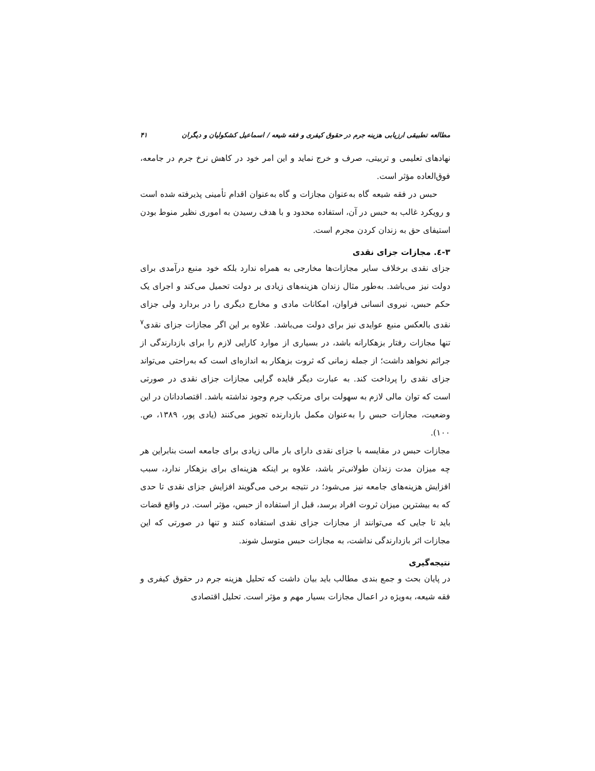مطالعه تطبیقی ارزیابی هزینه جرم در حقوق کیفری و فقه شیعه / اسماعیل کشکولیان و دیگران ۴۱
نهادهای تعلیمی و تربیتی، صرف و خرج نماید و این امر خود در کاهش نرخ جرم در جامعه، فوق‌العاده مؤثر است.
حبس در فقه شیعه گاه به‌عنوان مجازات و گاه به‌عنوان اقدام تأمینی پذیرفته شده است و رویکرد غالب به حبس در آن، استفاده محدود و با هدف رسیدن به اموری نظیر منوط بودن استیفای حق به زندان کردن مجرم است.
۳-٤. مجازات جزای نقدی
جزای نقدی برخلاف سایر مجازات‌ها مخارجی به همراه ندارد بلکه خود منبع درآمدی برای دولت نیز می‌باشد. به‌طور مثال زندان هزینه‌های زیادی بر دولت تحمیل می‌کند و اجرای یک حکم حبس، نیروی انسانی فراوان، امکانات مادی و مخارج دیگری را در بردارد ولی جزای نقدی بالعکس منبع عوایدی نیز برای دولت می‌باشد. علاوه بر این اگر مجازات جزای نقدی<sup>۷</sup> تنها مجازات رفتار بزهکارانه باشد، در بسیاری از موارد کارایی لازم را برای بازدارندگی از جرائم نخواهد داشت؛ از جمله زمانی که ثروت بزهکار به اندازه‌ای است که به‌راحتی می‌تواند جزای نقدی را پرداخت کند. به عبارت دیگر فایده گرایی مجازات جزای نقدی در صورتی است که توان مالی لازم به سهولت برای مرتکب جرم وجود نداشته باشد. اقتصاددانان در این وضعیت، مجازات حبس را به‌عنوان مکمل بازدارنده تجویز می‌کنند (یادی پور، ۱۳۸۹، ص. ۱۰۰).
مجازات حبس در مقایسه با جزای نقدی دارای بار مالی زیادی برای جامعه است بنابراین هر چه میزان مدت زندان طولانی‌تر باشد، علاوه بر اینکه هزینه‌ای برای بزهکار ندارد، سبب افزایش هزینه‌های جامعه نیز می‌شود؛ در نتیجه برخی می‌گویند افزایش جزای نقدی تا حدی که به بیشترین میزان ثروت افراد برسد، قبل از استفاده از حبس، مؤثر است. در واقع قضات باید تا جایی که می‌توانند از مجازات جزای نقدی استفاده کنند و تنها در صورتی که این مجازات اثر بازدارندگی نداشت، به مجازات حبس متوسل شوند.
نتیجه‌گیری
در پایان بحث و جمع بندی مطالب باید بیان داشت که تحلیل هزینه جرم در حقوق کیفری و فقه شیعه، به‌ویژه در اعمال مجازات بسیار مهم و مؤثر است. تحلیل اقتصادی